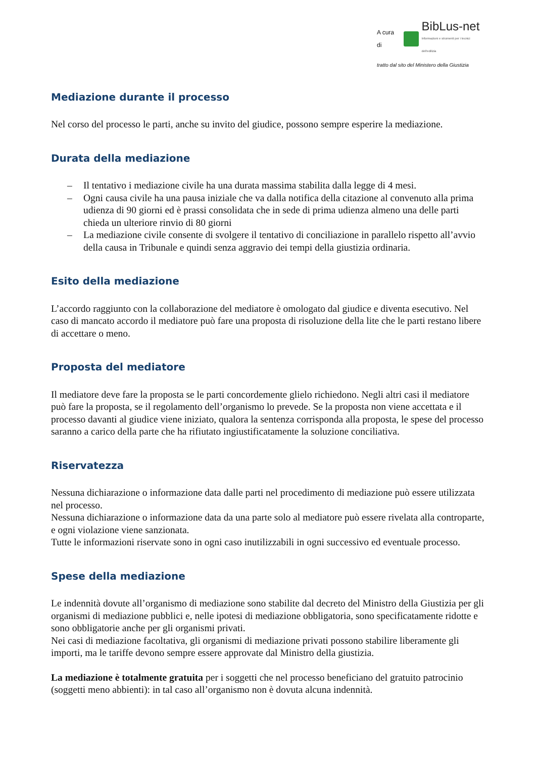A cura di
BibLus-net
Informazioni e strumenti per i tecnici dell'edilizia
tratto dal sito del Ministero della Giustizia
Mediazione durante il processo
Nel corso del processo le parti, anche su invito del giudice, possono sempre esperire la mediazione.
Durata della mediazione
– Il tentativo i mediazione civile ha una durata massima stabilita dalla legge di 4 mesi.
– Ogni causa civile ha una pausa iniziale che va dalla notifica della citazione al convenuto alla prima udienza di 90 giorni ed è prassi consolidata che in sede di prima udienza almeno una delle parti chieda un ulteriore rinvio di 80 giorni
– La mediazione civile consente di svolgere il tentativo di conciliazione in parallelo rispetto all’avvio della causa in Tribunale e quindi senza aggravio dei tempi della giustizia ordinaria.
Esito della mediazione
L’accordo raggiunto con la collaborazione del mediatore è omologato dal giudice e diventa esecutivo. Nel caso di mancato accordo il mediatore può fare una proposta di risoluzione della lite che le parti restano libere di accettare o meno.
Proposta del mediatore
Il mediatore deve fare la proposta se le parti concordemente glielo richiedono. Negli altri casi il mediatore può fare la proposta, se il regolamento dell’organismo lo prevede. Se la proposta non viene accettata e il processo davanti al giudice viene iniziato, qualora la sentenza corrisponda alla proposta, le spese del processo saranno a carico della parte che ha rifiutato ingiustificatamente la soluzione conciliativa.
Riservatezza
Nessuna dichiarazione o informazione data dalle parti nel procedimento di mediazione può essere utilizzata nel processo.
Nessuna dichiarazione o informazione data da una parte solo al mediatore può essere rivelata alla controparte, e ogni violazione viene sanzionata.
Tutte le informazioni riservate sono in ogni caso inutilizzabili in ogni successivo ed eventuale processo.
Spese della mediazione
Le indennità dovute all’organismo di mediazione sono stabilite dal decreto del Ministro della Giustizia per gli organismi di mediazione pubblici e, nelle ipotesi di mediazione obbligatoria, sono specificatamente ridotte e sono obbligatorie anche per gli organismi privati.
Nei casi di mediazione facoltativa, gli organismi di mediazione privati possono stabilire liberamente gli importi, ma le tariffe devono sempre essere approvate dal Ministro della giustizia.
La mediazione è totalmente gratuita per i soggetti che nel processo beneficiano del gratuito patrocinio (soggetti meno abbienti): in tal caso all’organismo non è dovuta alcuna indennità.